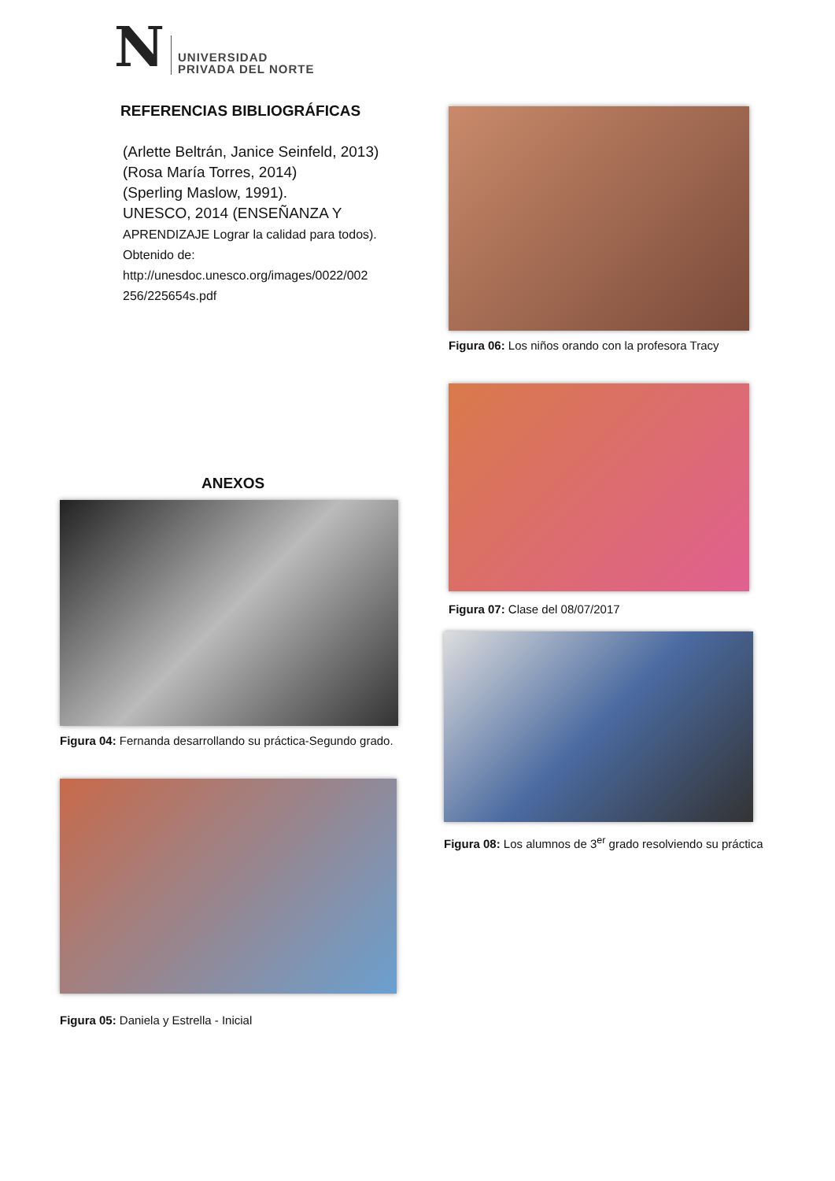N UNIVERSIDAD
PRIVADA DEL NORTE
REFERENCIAS BIBLIOGRÁFICAS
(Arlette Beltrán, Janice Seinfeld, 2013)
(Rosa María Torres, 2014)
(Sperling Maslow, 1991).
UNESCO, 2014 (ENSEÑANZA Y
APRENDIZAJE Lograr la calidad para todos). Obtenido de: http://unesdoc.unesco.org/images/0022/002 256/225654s.pdf
ANEXOS
Figura 04: Fernanda desarrollando su práctica-Segundo grado.
Figura 05: Daniela y Estrella - Inicial
Figura 06: Los niños orando con la profesora Tracy
Figura 07: Clase del 08/07/2017
Figura 08: Los alumnos de 3<sup>er</sup> grado resolviendo su práctica